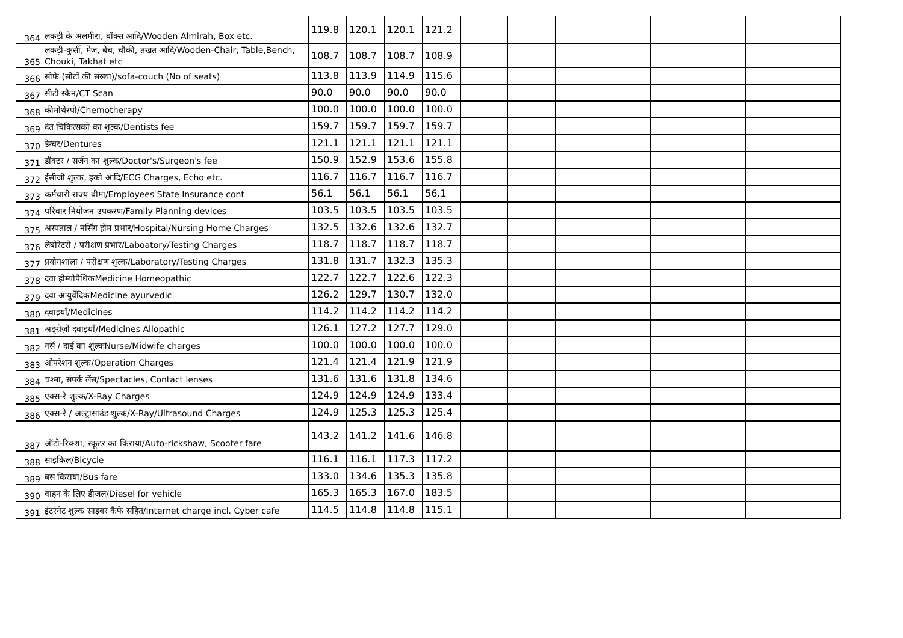| 364 | लकड़ी के अलमीरा, बॉक्स आदि/Wooden Almirah, Box etc. | 119.8 | 120.1 | 120.1 | 121.2 | | | | | | | | |
| 365 | लकड़ी-कुर्सी, मेज, बेंच, चौकी, तखत आदि/Wooden-Chair, Table,Bench, Chouki, Takhat etc | 108.7 | 108.7 | 108.7 | 108.9 | | | | | | | | |
| 366 | सोफे (सीटों की संख्या)/sofa-couch (No of seats) | 113.8 | 113.9 | 114.9 | 115.6 | | | | | | | | |
| 367 | सीटी स्कैन/CT Scan | 90.0 | 90.0 | 90.0 | 90.0 | | | | | | | | |
| 368 | कीमोथेरपी/Chemotherapy | 100.0 | 100.0 | 100.0 | 100.0 | | | | | | | | |
| 369 | दंत चिकित्सकों का शुल्क/Dentists fee | 159.7 | 159.7 | 159.7 | 159.7 | | | | | | | | |
| 370 | डेन्चर/Dentures | 121.1 | 121.1 | 121.1 | 121.1 | | | | | | | | |
| 371 | डॉक्टर / सर्जन का शुल्क/Doctor's/Surgeon's fee | 150.9 | 152.9 | 153.6 | 155.8 | | | | | | | | |
| 372 | ईसीजी शुल्क, इको आदि/ECG Charges, Echo etc. | 116.7 | 116.7 | 116.7 | 116.7 | | | | | | | | |
| 373 | कर्मचारी राज्य बीमा/Employees State Insurance cont | 56.1 | 56.1 | 56.1 | 56.1 | | | | | | | | |
| 374 | परिवार नियोजन उपकरण/Family Planning devices | 103.5 | 103.5 | 103.5 | 103.5 | | | | | | | | |
| 375 | अस्पताल / नर्सिंग होम प्रभार/Hospital/Nursing Home Charges | 132.5 | 132.6 | 132.6 | 132.7 | | | | | | | | |
| 376 | लेबोरेटरी / परीक्षण प्रभार/Laboatory/Testing Charges | 118.7 | 118.7 | 118.7 | 118.7 | | | | | | | | |
| 377 | प्रयोगशाला / परीक्षण शुल्क/Laboratory/Testing Charges | 131.8 | 131.7 | 132.3 | 135.3 | | | | | | | | |
| 378 | दवा होम्योपैथिकMedicine Homeopathic | 122.7 | 122.7 | 122.6 | 122.3 | | | | | | | | |
| 379 | दवा आयुर्वेदिकMedicine ayurvedic | 126.2 | 129.7 | 130.7 | 132.0 | | | | | | | | |
| 380 | दवाइयाँ/Medicines | 114.2 | 114.2 | 114.2 | 114.2 | | | | | | | | |
| 381 | अङ्ग्रेज़ी दवाइयाँ/Medicines Allopathic | 126.1 | 127.2 | 127.7 | 129.0 | | | | | | | | |
| 382 | नर्स / दाई का शुल्कNurse/Midwife charges | 100.0 | 100.0 | 100.0 | 100.0 | | | | | | | | |
| 383 | ओपरेशन शुल्क/Operation Charges | 121.4 | 121.4 | 121.9 | 121.9 | | | | | | | | |
| 384 | चश्मा, संपर्क लेंस/Spectacles, Contact lenses | 131.6 | 131.6 | 131.8 | 134.6 | | | | | | | | |
| 385 | एक्स-रे शुल्क/X-Ray Charges | 124.9 | 124.9 | 124.9 | 133.4 | | | | | | | | |
| 386 | एक्स-रे / अल्ट्रासाउंड शुल्क/X-Ray/Ultrasound Charges | 124.9 | 125.3 | 125.3 | 125.4 | | | | | | | | |
| 387 | ऑटो-रिक्शा, स्कूटर का किराया/Auto-rickshaw, Scooter fare | 143.2 | 141.2 | 141.6 | 146.8 | | | | | | | | |
| 388 | साइकिल/Bicycle | 116.1 | 116.1 | 117.3 | 117.2 | | | | | | | | |
| 389 | बस किराया/Bus fare | 133.0 | 134.6 | 135.3 | 135.8 | | | | | | | | |
| 390 | वाहन के लिए डीजल/Diesel for vehicle | 165.3 | 165.3 | 167.0 | 183.5 | | | | | | | | |
| 391 | इंटरनेट शुल्क साइबर कैफे सहित/Internet charge incl. Cyber cafe | 114.5 | 114.8 | 114.8 | 115.1 | | | | | | | | |